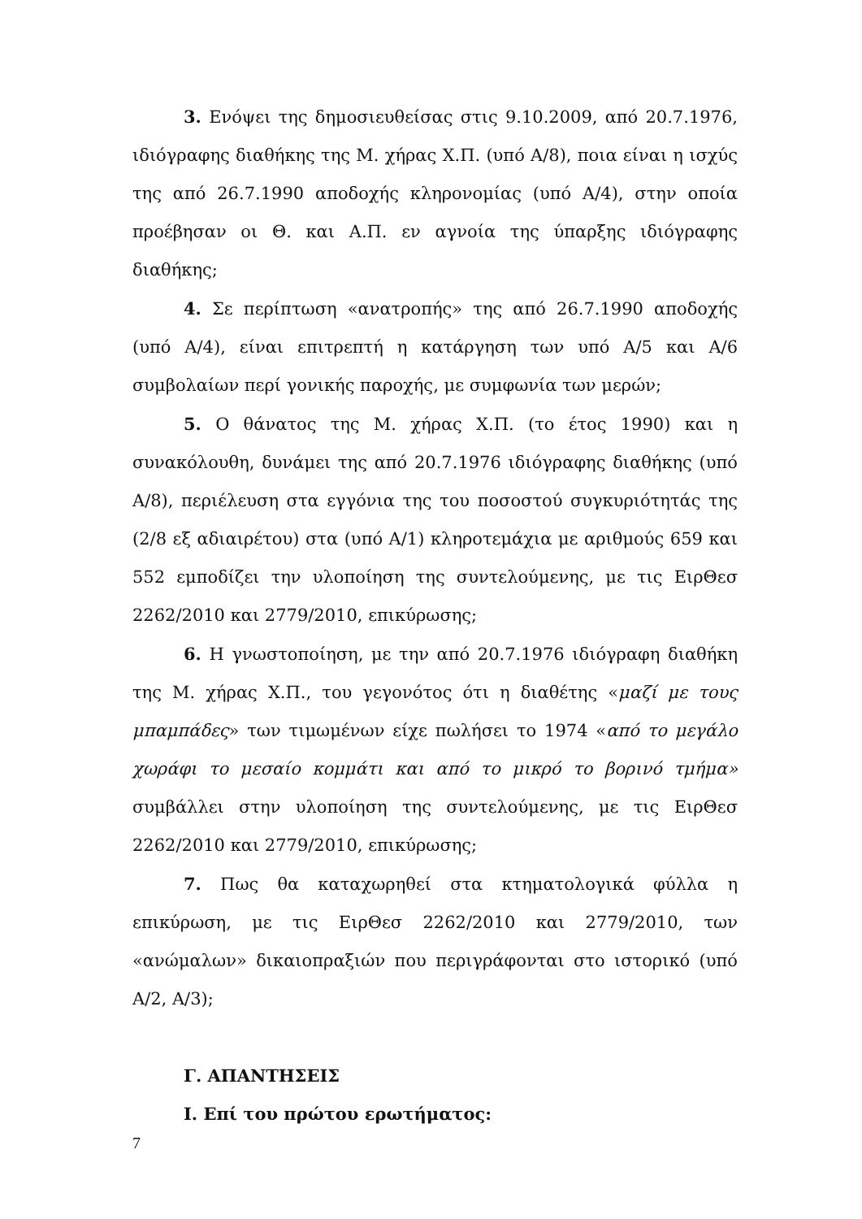3. Ενόψει της δημοσιευθείσας στις 9.10.2009, από 20.7.1976, ιδιόγραφης διαθήκης της Μ. χήρας Χ.Π. (υπό Α/8), ποια είναι η ισχύς της από 26.7.1990 αποδοχής κληρονομίας (υπό Α/4), στην οποία προέβησαν οι Θ. και Α.Π. εν αγνοία της ύπαρξης ιδιόγραφης διαθήκης;
4. Σε περίπτωση «ανατροπής» της από 26.7.1990 αποδοχής (υπό Α/4), είναι επιτρεπτή η κατάργηση των υπό Α/5 και Α/6 συμβολαίων περί γονικής παροχής, με συμφωνία των μερών;
5. Ο θάνατος της Μ. χήρας Χ.Π. (το έτος 1990) και η συνακόλουθη, δυνάμει της από 20.7.1976 ιδιόγραφης διαθήκης (υπό Α/8), περιέλευση στα εγγόνια της του ποσοστού συγκυριότητάς της (2/8 εξ αδιαιρέτου) στα (υπό Α/1) κληροτεμάχια με αριθμούς 659 και 552 εμποδίζει την υλοποίηση της συντελούμενης, με τις ΕιρΘεσ 2262/2010 και 2779/2010, επικύρωσης;
6. Η γνωστοποίηση, με την από 20.7.1976 ιδιόγραφη διαθήκη της Μ. χήρας Χ.Π., του γεγονότος ότι η διαθέτης «μαζί με τους μπαμπάδες» των τιμωμένων είχε πωλήσει το 1974 «από το μεγάλο χωράφι το μεσαίο κομμάτι και από το μικρό το βορινό τμήμα» συμβάλλει στην υλοποίηση της συντελούμενης, με τις ΕιρΘεσ 2262/2010 και 2779/2010, επικύρωσης;
7. Πως θα καταχωρηθεί στα κτηματολογικά φύλλα η επικύρωση, με τις ΕιρΘεσ 2262/2010 και 2779/2010, των «ανώμαλων» δικαιοπραξιών που περιγράφονται στο ιστορικό (υπό Α/2, Α/3);
Γ. ΑΠΑΝΤΗΣΕΙΣ
Ι. Επί του πρώτου ερωτήματος:
7